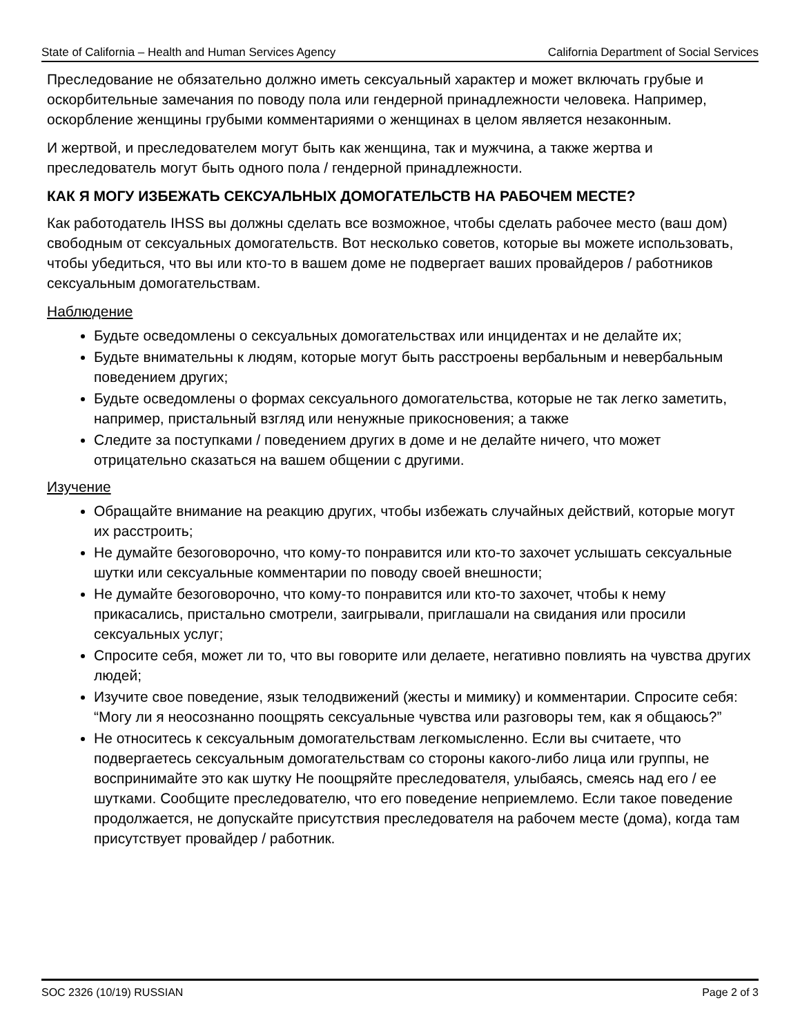State of California – Health and Human Services Agency California Department of Social Services
Преследование не обязательно должно иметь сексуальный характер и может включать грубые и оскорбительные замечания по поводу пола или гендерной принадлежности человека. Например, оскорбление женщины грубыми комментариями о женщинах в целом является незаконным.
И жертвой, и преследователем могут быть как женщина, так и мужчина, а также жертва и преследователь могут быть одного пола / гендерной принадлежности.
КАК Я МОГУ ИЗБЕЖАТЬ СЕКСУАЛЬНЫХ ДОМОГАТЕЛЬСТВ НА РАБОЧЕМ МЕСТЕ?
Как работодатель IHSS вы должны сделать все возможное, чтобы сделать рабочее место (ваш дом) свободным от сексуальных домогательств. Вот несколько советов, которые вы можете использовать, чтобы убедиться, что вы или кто-то в вашем доме не подвергает ваших провайдеров / работников сексуальным домогательствам.
Наблюдение
Будьте осведомлены о сексуальных домогательствах или инцидентах и не делайте их;
Будьте внимательны к людям, которые могут быть расстроены вербальным и невербальным поведением других;
Будьте осведомлены о формах сексуального домогательства, которые не так легко заметить, например, пристальный взгляд или ненужные прикосновения; а также
Следите за поступками / поведением других в доме и не делайте ничего, что может отрицательно сказаться на вашем общении с другими.
Изучение
Обращайте внимание на реакцию других, чтобы избежать случайных действий, которые могут их расстроить;
Не думайте безоговорочно, что кому-то понравится или кто-то захочет услышать сексуальные шутки или сексуальные комментарии по поводу своей внешности;
Не думайте безоговорочно, что кому-то понравится или кто-то захочет, чтобы к нему прикасались, пристально смотрели, заигрывали, приглашали на свидания или просили сексуальных услуг;
Спросите себя, может ли то, что вы говорите или делаете, негативно повлиять на чувства других людей;
Изучите свое поведение, язык телодвижений (жесты и мимику) и комментарии. Спросите себя: “Могу ли я неосознанно поощрять сексуальные чувства или разговоры тем, как я общаюсь?”
Не относитесь к сексуальным домогательствам легкомысленно. Если вы считаете, что подвергаетесь сексуальным домогательствам со стороны какого-либо лица или группы, не воспринимайте это как шутку Не поощряйте преследователя, улыбаясь, смеясь над его / ее шутками. Сообщите преследователю, что его поведение неприемлемо. Если такое поведение продолжается, не допускайте присутствия преследователя на рабочем месте (дома), когда там присутствует провайдер / работник.
SOC 2326 (10/19) RUSSIAN Page 2 of 3